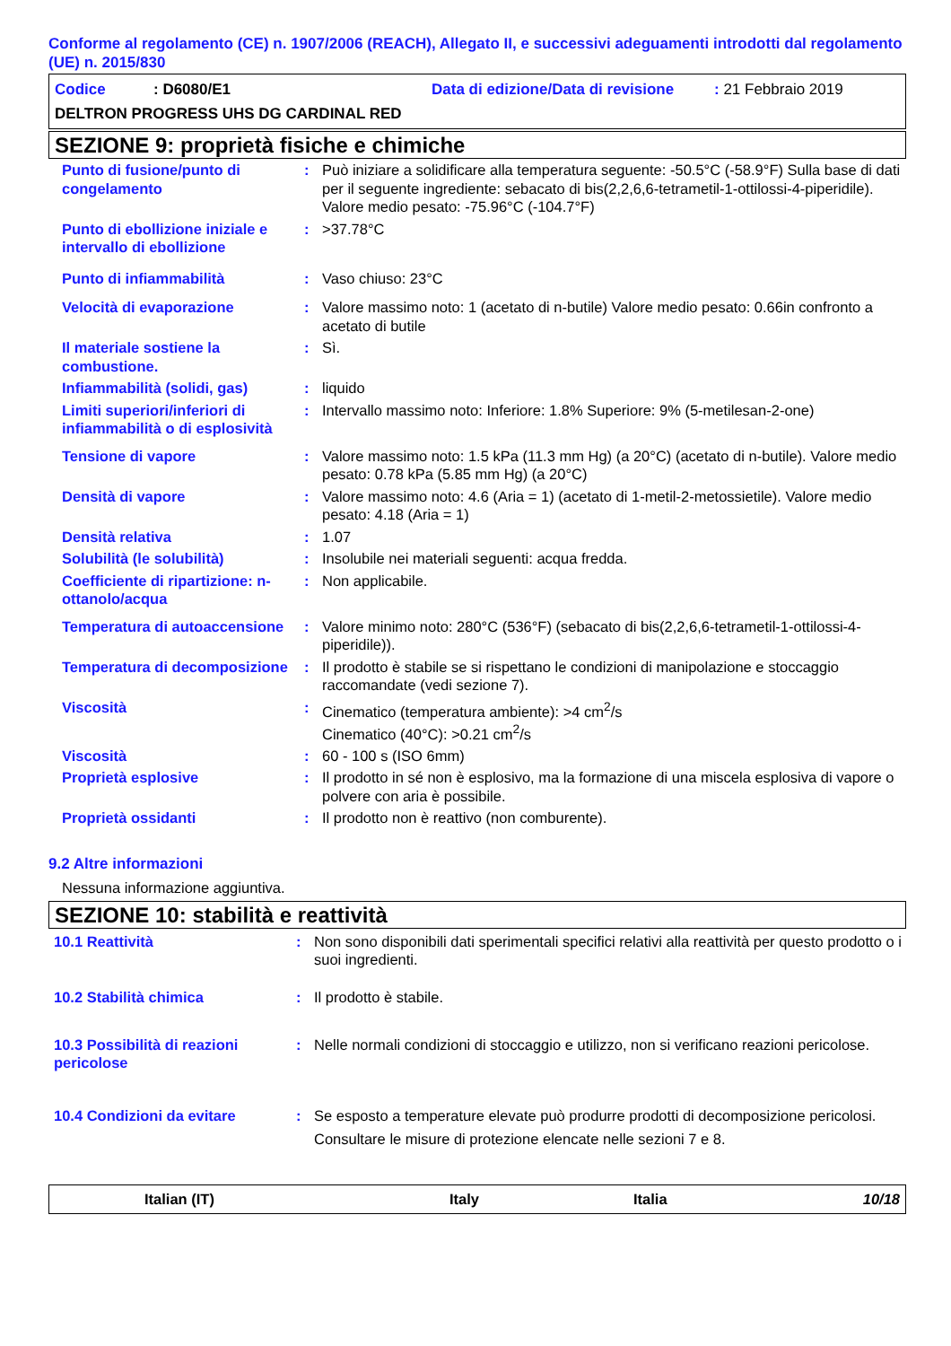Conforme al regolamento (CE) n. 1907/2006 (REACH), Allegato II, e successivi adeguamenti introdotti dal regolamento (UE) n. 2015/830
Codice: D6080/E1 Data di edizione/Data di revisione: 21 Febbraio 2019
DELTRON PROGRESS UHS DG CARDINAL RED
SEZIONE 9: proprietà fisiche e chimiche
| Punto di fusione/punto di congelamento | : | Può iniziare a solidificare alla temperatura seguente: -50.5°C (-58.9°F) Sulla base di dati per il seguente ingrediente: sebacato di bis(2,2,6,6-tetrametil-1-ottilossi-4-piperidile). Valore medio pesato: -75.96°C (-104.7°F) |
| Punto di ebollizione iniziale e intervallo di ebollizione | : | >37.78°C |
| Punto di infiammabilità | : | Vaso chiuso: 23°C |
| Velocità di evaporazione | : | Valore massimo noto: 1 (acetato di n-butile) Valore medio pesato: 0.66in confronto a acetato di butile |
| Il materiale sostiene la combustione. | : | Sì. |
| Infiammabilità (solidi, gas) | : | liquido |
| Limiti superiori/inferiori di infiammabilità o di esplosività | : | Intervallo massimo noto: Inferiore: 1.8% Superiore: 9% (5-metilesan-2-one) |
| Tensione di vapore | : | Valore massimo noto: 1.5 kPa (11.3 mm Hg) (a 20°C) (acetato di n-butile). Valore medio pesato: 0.78 kPa (5.85 mm Hg) (a 20°C) |
| Densità di vapore | : | Valore massimo noto: 4.6 (Aria = 1) (acetato di 1-metil-2-metossietile). Valore medio pesato: 4.18 (Aria = 1) |
| Densità relativa | : | 1.07 |
| Solubilità (le solubilità) | : | Insolubile nei materiali seguenti: acqua fredda. |
| Coefficiente di ripartizione: n-ottanolo/acqua | : | Non applicabile. |
| Temperatura di autoaccensione | : | Valore minimo noto: 280°C (536°F) (sebacato di bis(2,2,6,6-tetrametil-1-ottilossi-4-piperidile)). |
| Temperatura di decomposizione | : | Il prodotto è stabile se si rispettano le condizioni di manipolazione e stoccaggio raccomandate (vedi sezione 7). |
| Viscosità | : | Cinematico (temperatura ambiente): >4 cm<sup>2</sup>/s Cinematico (40°C): >0.21 cm<sup>2</sup>/s |
| Viscosità | : | 60 - 100 s (ISO 6mm) |
| Proprietà esplosive | : | Il prodotto in sé non è esplosivo, ma la formazione di una miscela esplosiva di vapore o polvere con aria è possibile. |
| Proprietà ossidanti | : | Il prodotto non è reattivo (non comburente). |
9.2 Altre informazioni
Nessuna informazione aggiuntiva.
SEZIONE 10: stabilità e reattività
| 10.1 Reattività | : | Non sono disponibili dati sperimentali specifici relativi alla reattività per questo prodotto o i suoi ingredienti. |
| 10.2 Stabilità chimica | : | Il prodotto è stabile. |
| 10.3 Possibilità di reazioni pericolose | : | Nelle normali condizioni di stoccaggio e utilizzo, non si verificano reazioni pericolose. |
| 10.4 Condizioni da evitare | : | Se esposto a temperature elevate può produrre prodotti di decomposizione pericolosi. Consultare le misure di protezione elencate nelle sezioni 7 e 8. |
Italian (IT) Italy Italia 10/18